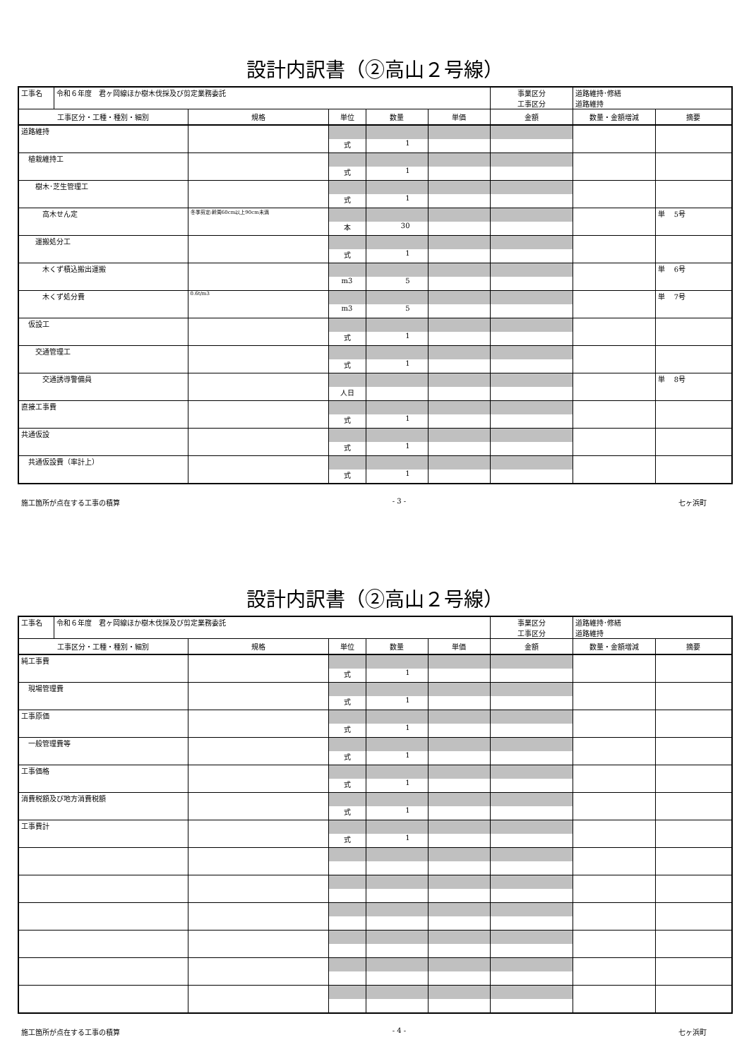設計内訳書（②高山２号線）
| 工事名 | 令和６年度 君ヶ岡線ほか樹木伐採及び剪定業務委託 | | | | | 事業区分 工事区分 | 道路維持･修繕 道路維持 | |
| 工事区分・工種・種別・細別 | | 規格 | 単位 | 数量 | 単価 | 金額 | 数量・金額増減 | 摘要 |
| 道路維持 | | | | | | | | |
| | | | 式 | 1 | | | | |
| 植栽維持工 | | | | | | | | |
| | | | 式 | 1 | | | | |
| 樹木･芝生管理工 | | | | | | | | |
| | | | 式 | 1 | | | | |
| 高木せん定 | | 冬季剪定:幹周60cm以上90cm未満 | | | | | | 単 5号 |
| | | | 本 | 30 | | | | |
| 運搬処分工 | | | | | | | | |
| | | | 式 | 1 | | | | |
| 木くず積込搬出運搬 | | | | | | | | 単 6号 |
| | | | m3 | 5 | | | | |
| 木くず処分費 | | 0.6t/m3 | | | | | | 単 7号 |
| | | | m3 | 5 | | | | |
| 仮設工 | | | | | | | | |
| | | | 式 | 1 | | | | |
| 交通管理工 | | | | | | | | |
| | | | 式 | 1 | | | | |
| 交通誘導警備員 | | | | | | | | 単 8号 |
| | | | 人日 | | | | | |
| 直接工事費 | | | | | | | | |
| | | | 式 | 1 | | | | |
| 共通仮設 | | | | | | | | |
| | | | 式 | 1 | | | | |
| 共通仮設費（率計上） | | | | | | | | |
| | | | 式 | 1 | | | | |
施工箇所が点在する工事の積算 - 3 - 七ヶ浜町
設計内訳書（②高山２号線）
| 工事名 | 令和６年度 君ヶ岡線ほか樹木伐採及び剪定業務委託 | | | | | 事業区分 工事区分 | 道路維持･修繕 道路維持 | |
| 工事区分・工種・種別・細別 | | 規格 | 単位 | 数量 | 単価 | 金額 | 数量・金額増減 | 摘要 |
| 純工事費 | | | | | | | | |
| | | | 式 | 1 | | | | |
| 現場管理費 | | | | | | | | |
| | | | 式 | 1 | | | | |
| 工事原価 | | | | | | | | |
| | | | 式 | 1 | | | | |
| 一般管理費等 | | | | | | | | |
| | | | 式 | 1 | | | | |
| 工事価格 | | | | | | | | |
| | | | 式 | 1 | | | | |
| 消費税額及び地方消費税額 | | | | | | | | |
| | | | 式 | 1 | | | | |
| 工事費計 | | | | | | | | |
| | | | 式 | 1 | | | | |
施工箇所が点在する工事の積算 - 4 - 七ヶ浜町